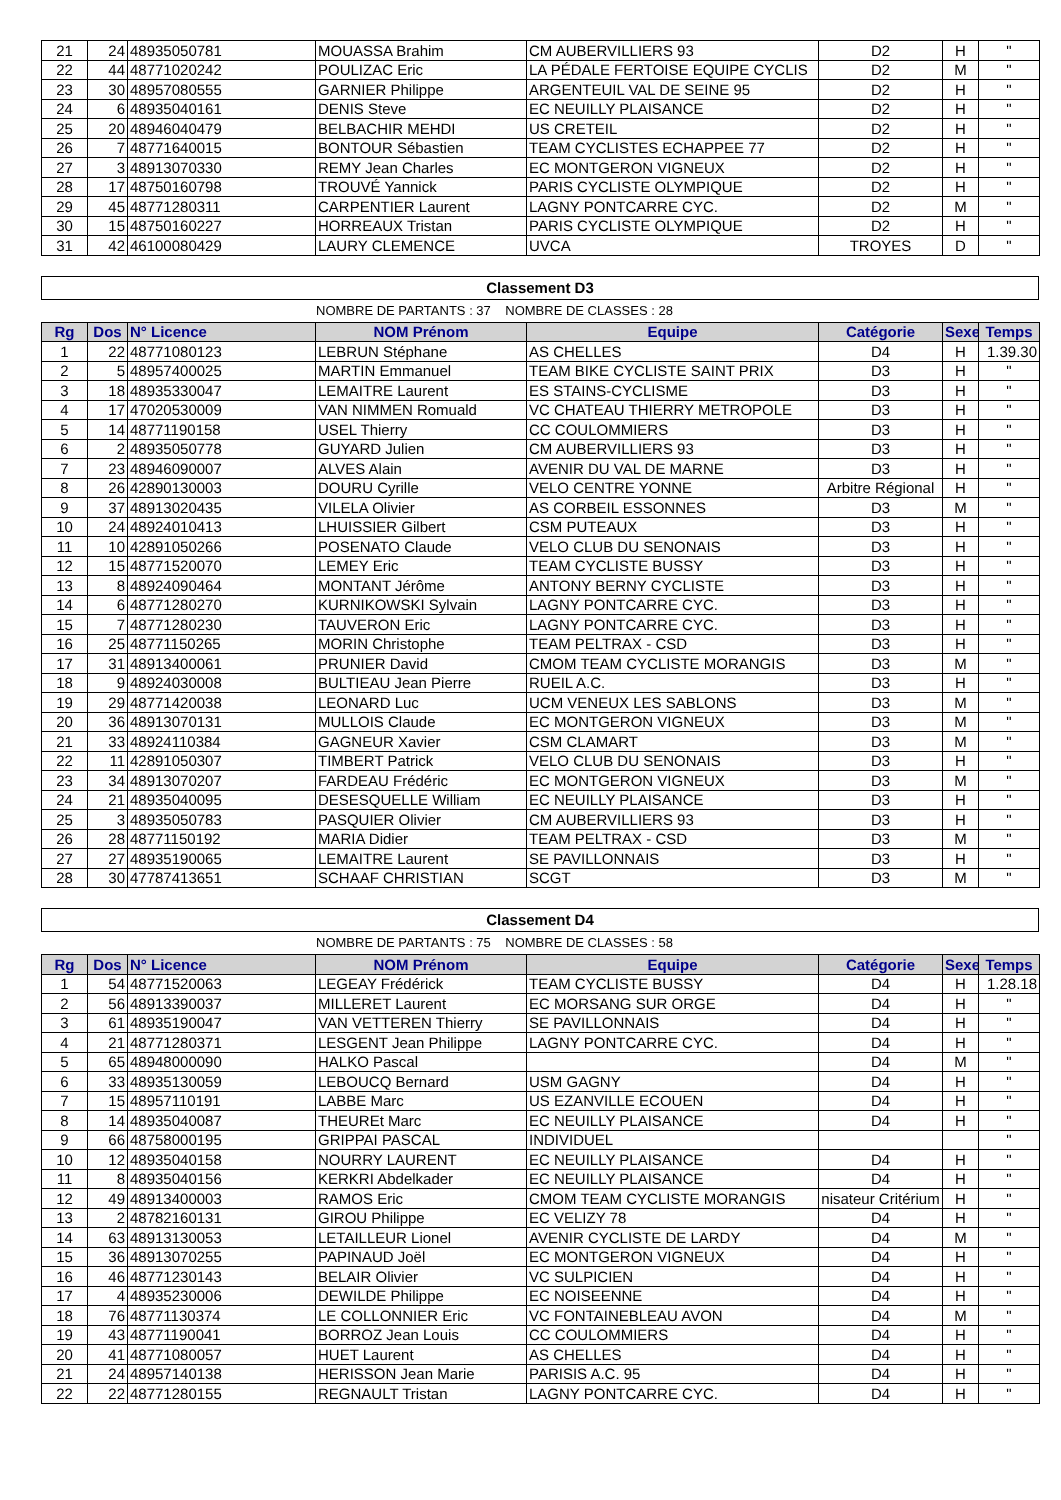| 21 | 24 | 48935050781 | MOUASSA Brahim | CM AUBERVILLIERS 93 | D2 | H | " |
| 22 | 44 | 48771020242 | POULIZAC Eric | LA PÉDALE FERTOISE EQUIPE CYCLIS | D2 | M | " |
| 23 | 30 | 48957080555 | GARNIER Philippe | ARGENTEUIL VAL DE SEINE 95 | D2 | H | " |
| 24 | 6 | 48935040161 | DENIS Steve | EC NEUILLY PLAISANCE | D2 | H | " |
| 25 | 20 | 48946040479 | BELBACHIR MEHDI | US CRETEIL | D2 | H | " |
| 26 | 7 | 48771640015 | BONTOUR Sébastien | TEAM CYCLISTES ECHAPPEE 77 | D2 | H | " |
| 27 | 3 | 48913070330 | REMY Jean Charles | EC MONTGERON VIGNEUX | D2 | H | " |
| 28 | 17 | 48750160798 | TROUVÉ Yannick | PARIS CYCLISTE OLYMPIQUE | D2 | H | " |
| 29 | 45 | 48771280311 | CARPENTIER Laurent | LAGNY PONTCARRE CYC. | D2 | M | " |
| 30 | 15 | 48750160227 | HORREAUX Tristan | PARIS CYCLISTE OLYMPIQUE | D2 | H | " |
| 31 | 42 | 46100080429 | LAURY CLEMENCE | UVCA | TROYES | D | " |
Classement D3
NOMBRE DE PARTANTS : 37 NOMBRE DE CLASSES : 28
| Rg | Dos | N° Licence | NOM Prénom | Equipe | Catégorie | Sexe | Temps |
| --- | --- | --- | --- | --- | --- | --- | --- |
| 1 | 22 | 48771080123 | LEBRUN Stéphane | AS CHELLES | D4 | H | 1.39.30 |
| 2 | 5 | 48957400025 | MARTIN Emmanuel | TEAM BIKE CYCLISTE SAINT PRIX | D3 | H | " |
| 3 | 18 | 48935330047 | LEMAITRE Laurent | ES STAINS-CYCLISME | D3 | H | " |
| 4 | 17 | 47020530009 | VAN NIMMEN Romuald | VC CHATEAU THIERRY METROPOLE | D3 | H | " |
| 5 | 14 | 48771190158 | USEL Thierry | CC COULOMMIERS | D3 | H | " |
| 6 | 2 | 48935050778 | GUYARD Julien | CM AUBERVILLIERS 93 | D3 | H | " |
| 7 | 23 | 48946090007 | ALVES Alain | AVENIR DU VAL DE MARNE | D3 | H | " |
| 8 | 26 | 42890130003 | DOURU Cyrille | VELO CENTRE YONNE | Arbitre Régional | H | " |
| 9 | 37 | 48913020435 | VILELA Olivier | AS CORBEIL ESSONNES | D3 | M | " |
| 10 | 24 | 48924010413 | LHUISSIER Gilbert | CSM PUTEAUX | D3 | H | " |
| 11 | 10 | 42891050266 | POSENATO Claude | VELO CLUB DU SENONAIS | D3 | H | " |
| 12 | 15 | 48771520070 | LEMEY Eric | TEAM CYCLISTE BUSSY | D3 | H | " |
| 13 | 8 | 48924090464 | MONTANT Jérôme | ANTONY BERNY CYCLISTE | D3 | H | " |
| 14 | 6 | 48771280270 | KURNIKOWSKI Sylvain | LAGNY PONTCARRE CYC. | D3 | H | " |
| 15 | 7 | 48771280230 | TAUVERON Eric | LAGNY PONTCARRE CYC. | D3 | H | " |
| 16 | 25 | 48771150265 | MORIN Christophe | TEAM PELTRAX - CSD | D3 | H | " |
| 17 | 31 | 48913400061 | PRUNIER David | CMOM TEAM CYCLISTE MORANGIS | D3 | M | " |
| 18 | 9 | 48924030008 | BULTIEAU Jean Pierre | RUEIL A.C. | D3 | H | " |
| 19 | 29 | 48771420038 | LEONARD Luc | UCM VENEUX LES SABLONS | D3 | M | " |
| 20 | 36 | 48913070131 | MULLOIS Claude | EC MONTGERON VIGNEUX | D3 | M | " |
| 21 | 33 | 48924110384 | GAGNEUR Xavier | CSM CLAMART | D3 | M | " |
| 22 | 11 | 42891050307 | TIMBERT Patrick | VELO CLUB DU SENONAIS | D3 | H | " |
| 23 | 34 | 48913070207 | FARDEAU Frédéric | EC MONTGERON VIGNEUX | D3 | M | " |
| 24 | 21 | 48935040095 | DESESQUELLE William | EC NEUILLY PLAISANCE | D3 | H | " |
| 25 | 3 | 48935050783 | PASQUIER Olivier | CM AUBERVILLIERS 93 | D3 | H | " |
| 26 | 28 | 48771150192 | MARIA Didier | TEAM PELTRAX - CSD | D3 | M | " |
| 27 | 27 | 48935190065 | LEMAITRE Laurent | SE PAVILLONNAIS | D3 | H | " |
| 28 | 30 | 47787413651 | SCHAAF CHRISTIAN | SCGT | D3 | M | " |
Classement D4
NOMBRE DE PARTANTS : 75 NOMBRE DE CLASSES : 58
| Rg | Dos | N° Licence | NOM Prénom | Equipe | Catégorie | Sexe | Temps |
| --- | --- | --- | --- | --- | --- | --- | --- |
| 1 | 54 | 48771520063 | LEGEAY Frédérick | TEAM CYCLISTE BUSSY | D4 | H | 1.28.18 |
| 2 | 56 | 48913390037 | MILLERET Laurent | EC MORSANG SUR ORGE | D4 | H | " |
| 3 | 61 | 48935190047 | VAN VETTEREN Thierry | SE PAVILLONNAIS | D4 | H | " |
| 4 | 21 | 48771280371 | LESGENT Jean Philippe | LAGNY PONTCARRE CYC. | D4 | H | " |
| 5 | 65 | 48948000090 | HALKO Pascal | | D4 | M | " |
| 6 | 33 | 48935130059 | LEBOUCQ Bernard | USM GAGNY | D4 | H | " |
| 7 | 15 | 48957110191 | LABBE Marc | US EZANVILLE ECOUEN | D4 | H | " |
| 8 | 14 | 48935040087 | THEUREt Marc | EC NEUILLY PLAISANCE | D4 | H | " |
| 9 | 66 | 48758000195 | GRIPPAI PASCAL | INDIVIDUEL | | | " |
| 10 | 12 | 48935040158 | NOURRY LAURENT | EC NEUILLY PLAISANCE | D4 | H | " |
| 11 | 8 | 48935040156 | KERKRI Abdelkader | EC NEUILLY PLAISANCE | D4 | H | " |
| 12 | 49 | 48913400003 | RAMOS Eric | CMOM TEAM CYCLISTE MORANGIS | nisateur Critérium | H | " |
| 13 | 2 | 48782160131 | GIROU Philippe | EC VELIZY 78 | D4 | H | " |
| 14 | 63 | 48913130053 | LETAILLEUR Lionel | AVENIR CYCLISTE DE LARDY | D4 | M | " |
| 15 | 36 | 48913070255 | PAPINAUD Joël | EC MONTGERON VIGNEUX | D4 | H | " |
| 16 | 46 | 48771230143 | BELAIR Olivier | VC SULPICIEN | D4 | H | " |
| 17 | 4 | 48935230006 | DEWILDE Philippe | EC NOISEENNE | D4 | H | " |
| 18 | 76 | 48771130374 | LE COLLONNIER Eric | VC FONTAINEBLEAU AVON | D4 | M | " |
| 19 | 43 | 48771190041 | BORROZ Jean Louis | CC COULOMMIERS | D4 | H | " |
| 20 | 41 | 48771080057 | HUET Laurent | AS CHELLES | D4 | H | " |
| 21 | 24 | 48957140138 | HERISSON Jean Marie | PARISIS A.C. 95 | D4 | H | " |
| 22 | 22 | 48771280155 | REGNAULT Tristan | LAGNY PONTCARRE CYC. | D4 | H | " |